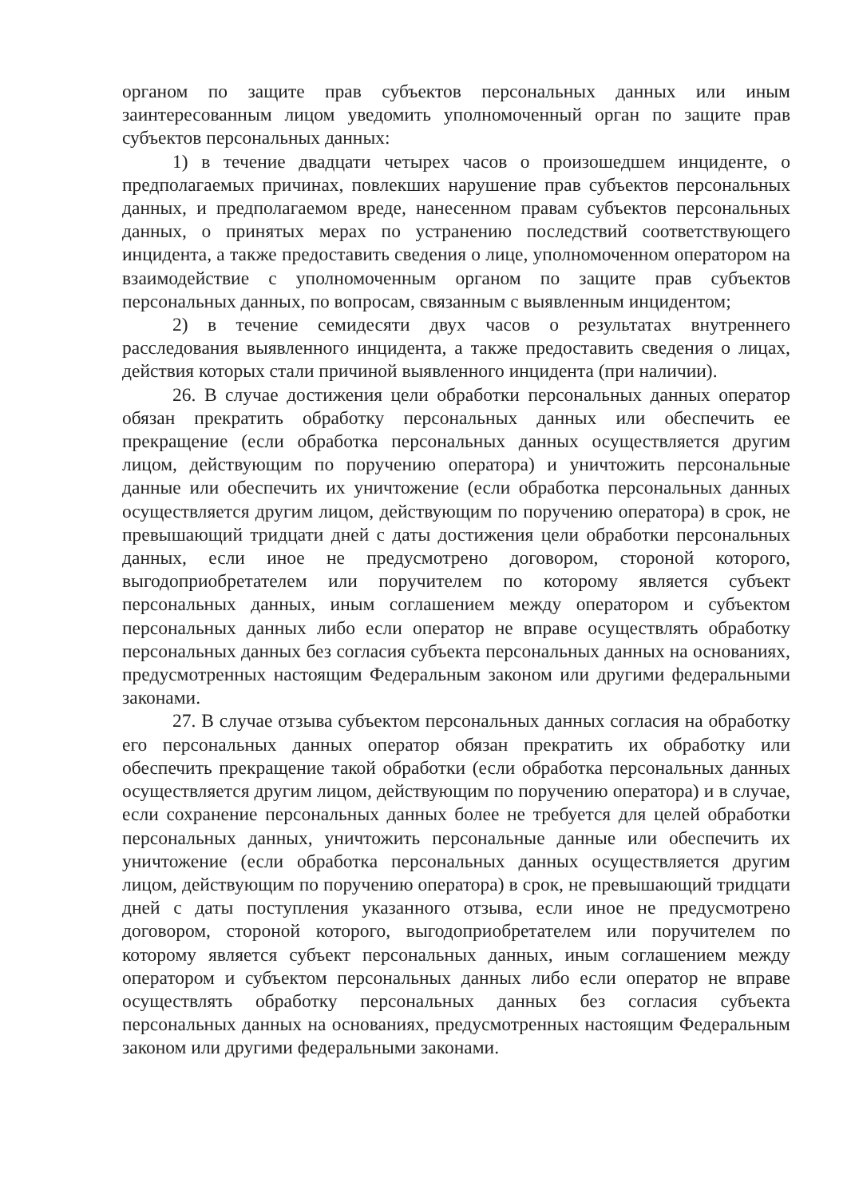органом по защите прав субъектов персональных данных или иным заинтересованным лицом уведомить уполномоченный орган по защите прав субъектов персональных данных:
1) в течение двадцати четырех часов о произошедшем инциденте, о предполагаемых причинах, повлекших нарушение прав субъектов персональных данных, и предполагаемом вреде, нанесенном правам субъектов персональных данных, о принятых мерах по устранению последствий соответствующего инцидента, а также предоставить сведения о лице, уполномоченном оператором на взаимодействие с уполномоченным органом по защите прав субъектов персональных данных, по вопросам, связанным с выявленным инцидентом;
2) в течение семидесяти двух часов о результатах внутреннего расследования выявленного инцидента, а также предоставить сведения о лицах, действия которых стали причиной выявленного инцидента (при наличии).
26. В случае достижения цели обработки персональных данных оператор обязан прекратить обработку персональных данных или обеспечить ее прекращение (если обработка персональных данных осуществляется другим лицом, действующим по поручению оператора) и уничтожить персональные данные или обеспечить их уничтожение (если обработка персональных данных осуществляется другим лицом, действующим по поручению оператора) в срок, не превышающий тридцати дней с даты достижения цели обработки персональных данных, если иное не предусмотрено договором, стороной которого, выгодоприобретателем или поручителем по которому является субъект персональных данных, иным соглашением между оператором и субъектом персональных данных либо если оператор не вправе осуществлять обработку персональных данных без согласия субъекта персональных данных на основаниях, предусмотренных настоящим Федеральным законом или другими федеральными законами.
27. В случае отзыва субъектом персональных данных согласия на обработку его персональных данных оператор обязан прекратить их обработку или обеспечить прекращение такой обработки (если обработка персональных данных осуществляется другим лицом, действующим по поручению оператора) и в случае, если сохранение персональных данных более не требуется для целей обработки персональных данных, уничтожить персональные данные или обеспечить их уничтожение (если обработка персональных данных осуществляется другим лицом, действующим по поручению оператора) в срок, не превышающий тридцати дней с даты поступления указанного отзыва, если иное не предусмотрено договором, стороной которого, выгодоприобретателем или поручителем по которому является субъект персональных данных, иным соглашением между оператором и субъектом персональных данных либо если оператор не вправе осуществлять обработку персональных данных без согласия субъекта персональных данных на основаниях, предусмотренных настоящим Федеральным законом или другими федеральными законами.